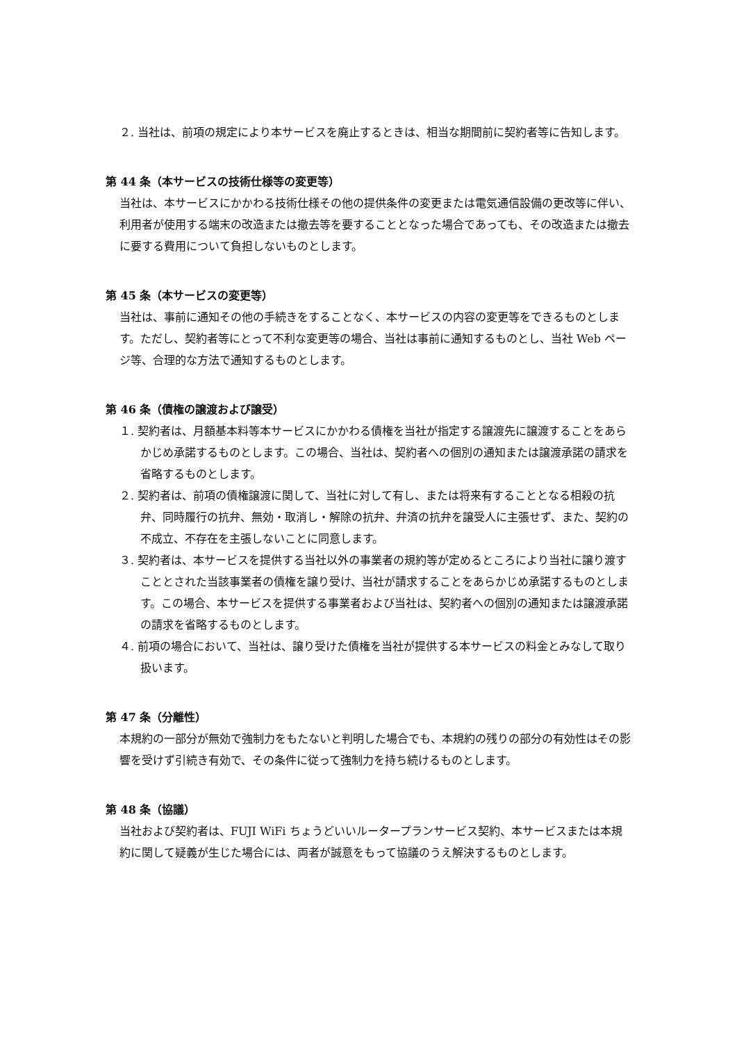２. 当社は、前項の規定により本サービスを廃止するときは、相当な期間前に契約者等に告知します。
第 44 条（本サービスの技術仕様等の変更等）
当社は、本サービスにかかわる技術仕様その他の提供条件の変更または電気通信設備の更改等に伴い、利用者が使用する端末の改造または撤去等を要することとなった場合であっても、その改造または撤去に要する費用について負担しないものとします。
第 45 条（本サービスの変更等）
当社は、事前に通知その他の手続きをすることなく、本サービスの内容の変更等をできるものとします。ただし、契約者等にとって不利な変更等の場合、当社は事前に通知するものとし、当社 Web ページ等、合理的な方法で通知するものとします。
第 46 条（債権の譲渡および譲受）
１. 契約者は、月額基本料等本サービスにかかわる債権を当社が指定する譲渡先に譲渡することをあらかじめ承諾するものとします。この場合、当社は、契約者への個別の通知または譲渡承諾の請求を省略するものとします。
２. 契約者は、前項の債権譲渡に関して、当社に対して有し、または将来有することとなる相殺の抗弁、同時履行の抗弁、無効・取消し・解除の抗弁、弁済の抗弁を譲受人に主張せず、また、契約の不成立、不存在を主張しないことに同意します。
３. 契約者は、本サービスを提供する当社以外の事業者の規約等が定めるところにより当社に譲り渡すこととされた当該事業者の債権を譲り受け、当社が請求することをあらかじめ承諾するものとします。この場合、本サービスを提供する事業者および当社は、契約者への個別の通知または譲渡承諾の請求を省略するものとします。
４. 前項の場合において、当社は、譲り受けた債権を当社が提供する本サービスの料金とみなして取り扱います。
第 47 条（分離性）
本規約の一部分が無効で強制力をもたないと判明した場合でも、本規約の残りの部分の有効性はその影響を受けず引続き有効で、その条件に従って強制力を持ち続けるものとします。
第 48 条（協議）
当社および契約者は、FUJI WiFi ちょうどいいルータープランサービス契約、本サービスまたは本規約に関して疑義が生じた場合には、両者が誠意をもって協議のうえ解決するものとします。